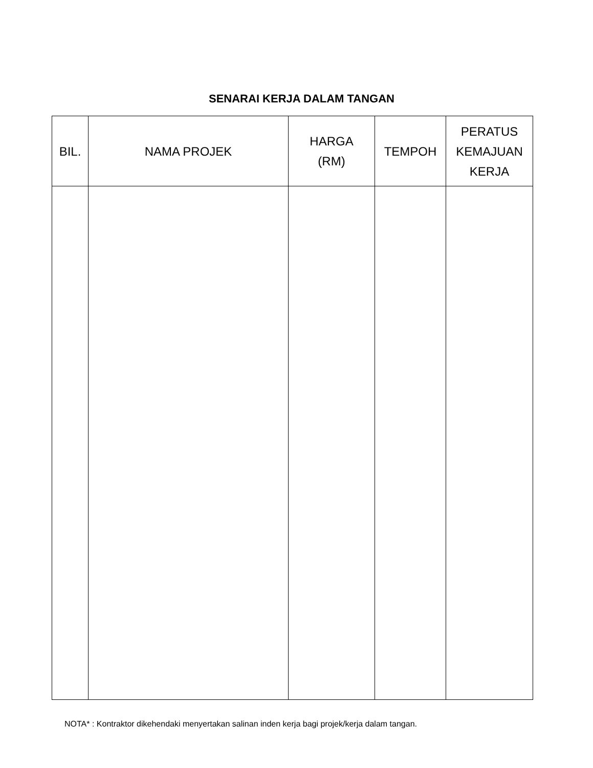SENARAI KERJA DALAM TANGAN
| BIL. | NAMA PROJEK | HARGA (RM) | TEMPOH | PERATUS KEMAJUAN KERJA |
| --- | --- | --- | --- | --- |
NOTA* : Kontraktor dikehendaki menyertakan salinan inden kerja bagi projek/kerja dalam tangan.